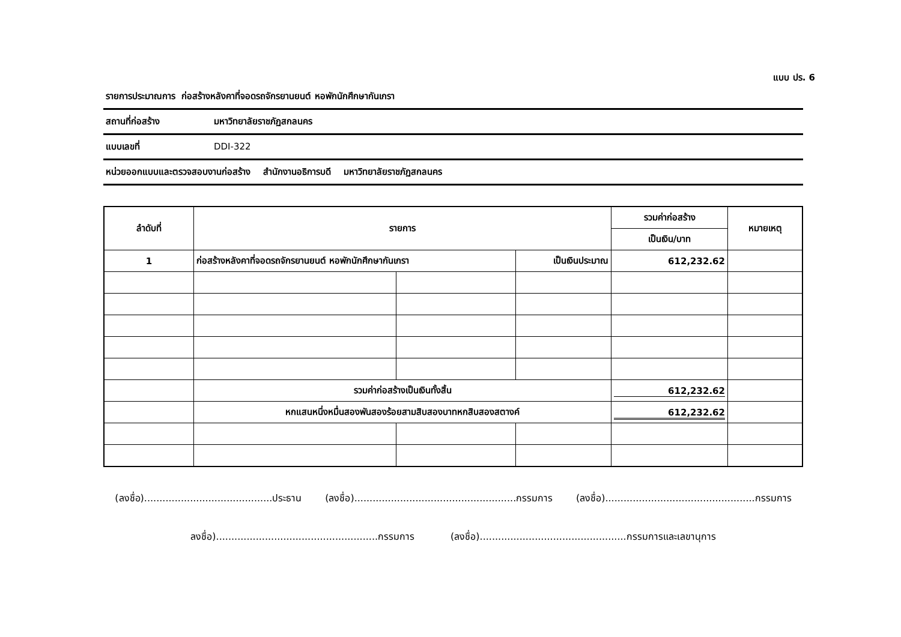แบบ ปร. 6
รายการประมาณการ ก่อสร้างหลังคาที่จอดรถจักรยานยนต์ หอพักนักศึกษากันเกรา
สถานที่ก่อสร้าง มหาวิทยาลัยราชภัฏสกลนคร
แบบเลขที่ DDI-322
หน่วยออกแบบและตรวจสอบงานก่อสร้าง สำนักงานอธิการบดี มหาวิทยาลัยราชภัฏสกลนคร
| ลำดับที่ | รายการ | | | รวมค่าก่อสร้าง | หมายเหตุ |
| --- | --- | --- | --- | --- | --- |
| | | | | เป็นเงิน/บาท | |
| 1 | ก่อสร้างหลังคาที่จอดรถจักรยานยนต์ หอพักนักศึกษากันเกรา | | เป็นเงินประมาณ | 612,232.62 | |
| | รวมค่าก่อสร้างเป็นเงินทั้งสิ้น | | | 612,232.62 | |
| | หกแสนหนึ่งหมื่นสองพันสองร้อยสามสิบสองบาทหกสิบสองสตางค์ | | | 612,232.62 | |
(ลงชื่อ)..........................................ประธาน (ลงชื่อ).....................................................กรรมการ (ลงชื่อ).................................................กรรมการ
ลงชื่อ).....................................................กรรมการ (ลงชื่อ)................................................กรรมการและเลขานุการ